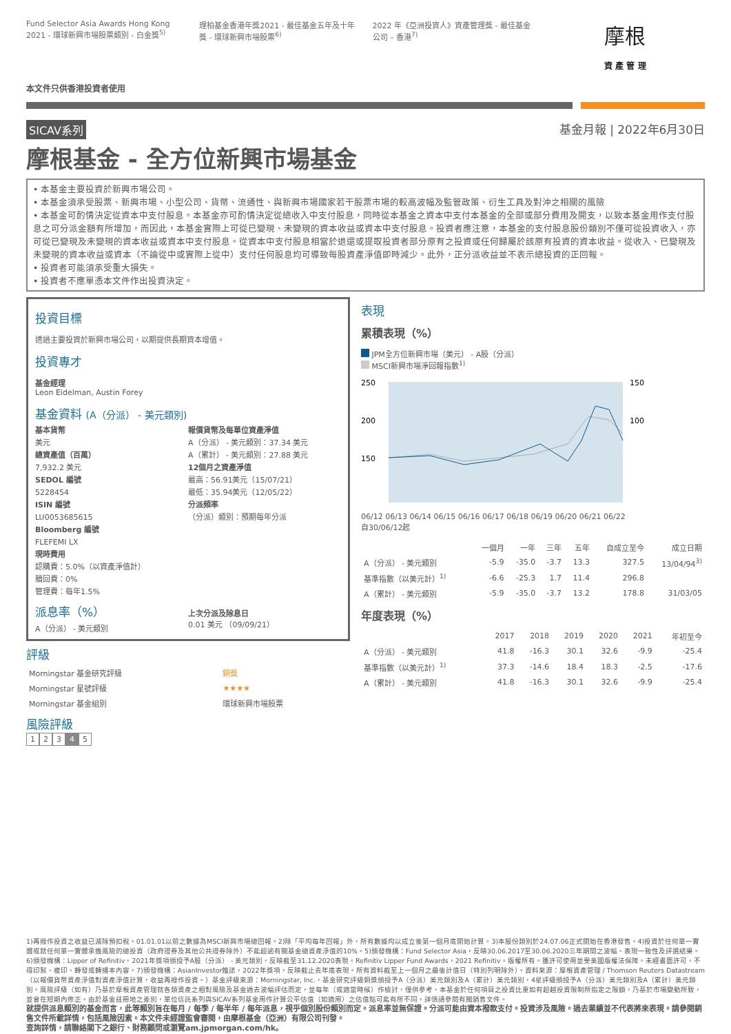Fund Selector Asia Awards Hong Kong 2021 - 環球新興市場股票類別 - 白金獎<sup>5)</sup>
理柏基金香港年獎2021 - 最佳基金五年及十年獎 - 環球新興市場股票<sup>6)</sup>
2022 年《亞洲投資人》資產管理獎 - 最佳基金公司 – 香港<sup>7)</sup>
摩根
資 產 管 理
本文件只供香港投資者使用
SICAV系列 基金月報 | 2022年6月30日
摩根基金 - 全方位新興市場基金
• 本基金主要投資於新興市場公司。
• 本基金須承受股票、新興市場、小型公司、貨幣、流通性、與新興市場國家若干股票市場的較高波幅及監管政策、衍生工具及對沖之相關的風險
• 本基金可酌情決定從資本中支付股息。本基金亦可酌情決定從總收入中支付股息，同時從本基金之資本中支付本基金的全部或部分費用及開支，以致本基金用作支付股息之可分派金額有所增加，而因此，本基金實際上可從已變現、未變現的資本收益或資本中支付股息。投資者應注意，本基金的支付股息股份類別不僅可從投資收入，亦可從已變現及未變現的資本收益或資本中支付股息。從資本中支付股息相當於退還或提取投資者部分原有之投資或任何歸屬於該原有投資的資本收益。從收入、已變現及未變現的資本收益或資本（不論從中或實際上從中）支付任何股息均可導致每股資產淨值即時減少。此外，正分派收益並不表示總投資的正回報。
• 投資者可能須承受重大損失。
• 投資者不應單憑本文件作出投資決定。
投資目標
透過主要投資於新興市場公司，以期提供長期資本增值。
投資專才
基金經理
Leon Eidelman, Austin Forey
基金資料 (A（分派） - 美元類別)
基本貨幣
美元
總資產值（百萬）
7,932.2 美元
SEDOL 編號
5228454
ISIN 編號
LU0053685615
Bloomberg 編號
FLEFEMI LX
現時費用
認購費：5.0%（以資產淨值計）
贖回費：0%
管理費：每年1.5%
報價貨幣及每單位資產淨值
A（分派） - 美元類別：37.34 美元
A（累計） - 美元類別：27.88 美元
12個月之資產淨值
最高：56.91美元（15/07/21）
最低：35.94美元（12/05/22）
分派頻率
（分派）類別：預期每年分派
派息率（%）
A（分派） - 美元類別
上次分派及除息日
0.01 美元 （09/09/21）
評級
| Morningstar 基金研究評級 | 銅獎 |
| Morningstar 星號評級 | ★★★★ |
| Morningstar 基金組別 | 環球新興市場股票 |
風險評級
12345
表現
累積表現（%）
JPM全方位新興市場（美元） - A股（分派）
MSCI新興市場淨回報指數<sup>1)</sup>
250
200
150
150
100
06/12 06/13 06/14 06/15 06/16 06/17 06/18 06/19 06/20 06/21 06/22
自30/06/12起
| | 一個月 | 一年 | 三年 | 五年 | 自成立至今 | 成立日期 |
| --- | --- | --- | --- | --- | --- | --- |
| A（分派） - 美元類別 | -5.9 | -35.0 | -3.7 | 13.3 | 327.5 | 13/04/94<sup>3)</sup> |
| 基準指數（以美元計）<sup>1)</sup> | -6.6 | -25.3 | 1.7 | 11.4 | 296.8 | |
| A（累計） - 美元類別 | -5.9 | -35.0 | -3.7 | 13.2 | 178.8 | 31/03/05 |
年度表現（%）
| | 2017 | 2018 | 2019 | 2020 | 2021 | 年初至今 |
| --- | --- | --- | --- | --- | --- | --- |
| A（分派） - 美元類別 | 41.8 | -16.3 | 30.1 | 32.6 | -9.9 | -25.4 |
| 基準指數（以美元計）<sup>1)</sup> | 37.3 | -14.6 | 18.4 | 18.3 | -2.5 | -17.6 |
| A（累計） - 美元類別 | 41.8 | -16.3 | 30.1 | 32.6 | -9.9 | -25.4 |
1)再撥作投資之收益已減除預扣稅。01.01.01以前之數據為MSCI新興市場總回報。2)除「平均每年回報」外，所有數據均以成立後第一個月底開始計算。3)本股份類別於24.07.06正式開始在香港發售。4)投資於任何單一實體或就任何單一實體承擔風險的總投資（政府證券及其他公共證券除外）不能超逾有關基金總資產淨值的10%。5)頒發機構：Fund Selector Asia，反映30.06.2017至30.06.2020三年期間之波幅、表現一致性及評選結果。6)頒發機構：Lipper of Refinitiv，2021年獎項頒授予A股（分派） - 美元類別，反映截至31.12.2020表現。Refinitiv Lipper Fund Awards，2021 Refinitiv。版權所有。獲許可使用並受美國版權法保障。未經書面許可，不得印製、複印、轉發或轉播本內容。7)頒發機構：AsianInvestor雜誌，2022年獎項，反映截止去年底表現。所有資料截至上一個月之最後計值日（特別列明除外）。資料來源：摩根資產管理 / Thomson Reuters Datastream（以報價貨幣資產淨值對資產淨值計算，收益再撥作投資。）基金評級來源：Morningstar, Inc.，基金研究評級銅獎頒授予A（分派）美元類別及A（累計）美元類別，4星評級頒授予A（分派）美元類別及A（累計）美元類別。風險評級（如有）乃基於摩根資產管理就各類資產之相對風險及基金過去波幅評估而定，並每年（或適當時候）作檢討，僅供參考。本基金於任何項目之投資比重如有超越投資限制所指定之限額，乃基於市場變動所致，並會在短期內修正。由於基金註冊地之差別，單位信託系列與SICAV系列基金用作計算公平估值（如適用）之估值點可能有所不同。詳情請參閱有關銷售文件。
就提供派息類別的基金而言，此等類別旨在每月 / 每季 / 每半年 / 每年派息，視乎個別股份類別而定。派息率並無保證。分派可能由資本撥款支付。投資涉及風險。過去業績並不代表將來表現。請參閱銷售文件所載詳情，包括風險因素。本文件未經證監會審閱，由摩根基金（亞洲）有限公司刊發。
查詢詳情，請聯絡閣下之銀行、財務顧問或瀏覽am.jpmorgan.com/hk。